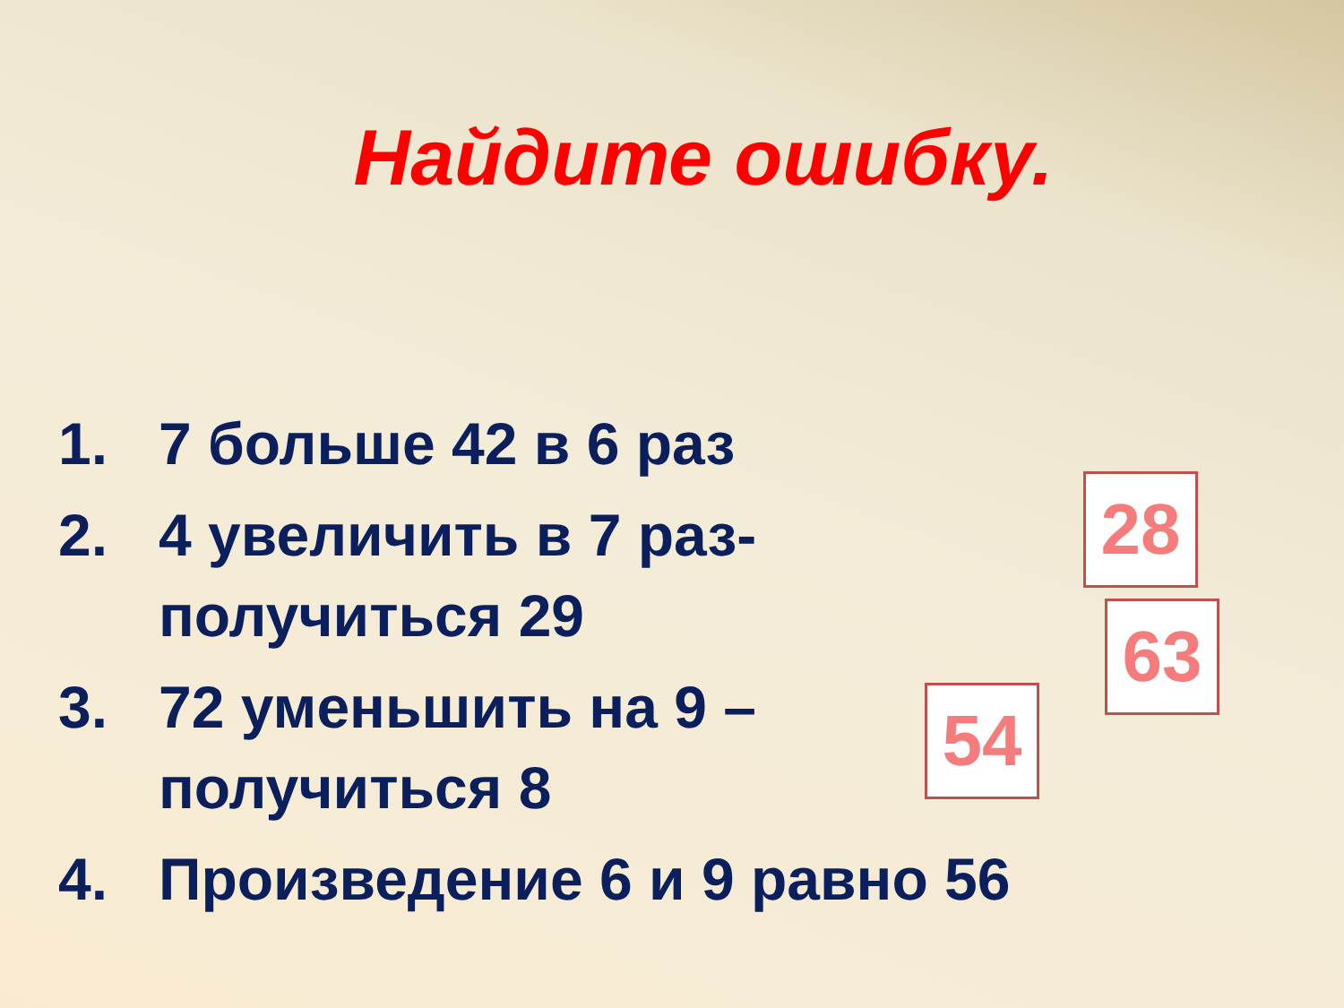Найдите ошибку.
1. 7 больше 42 в 6 раз
2. 4 увеличить в 7 раз-получиться 29
3. 72 уменьшить на 9 – получиться 8
4. Произведение 6 и 9 равно 56
28
63
54